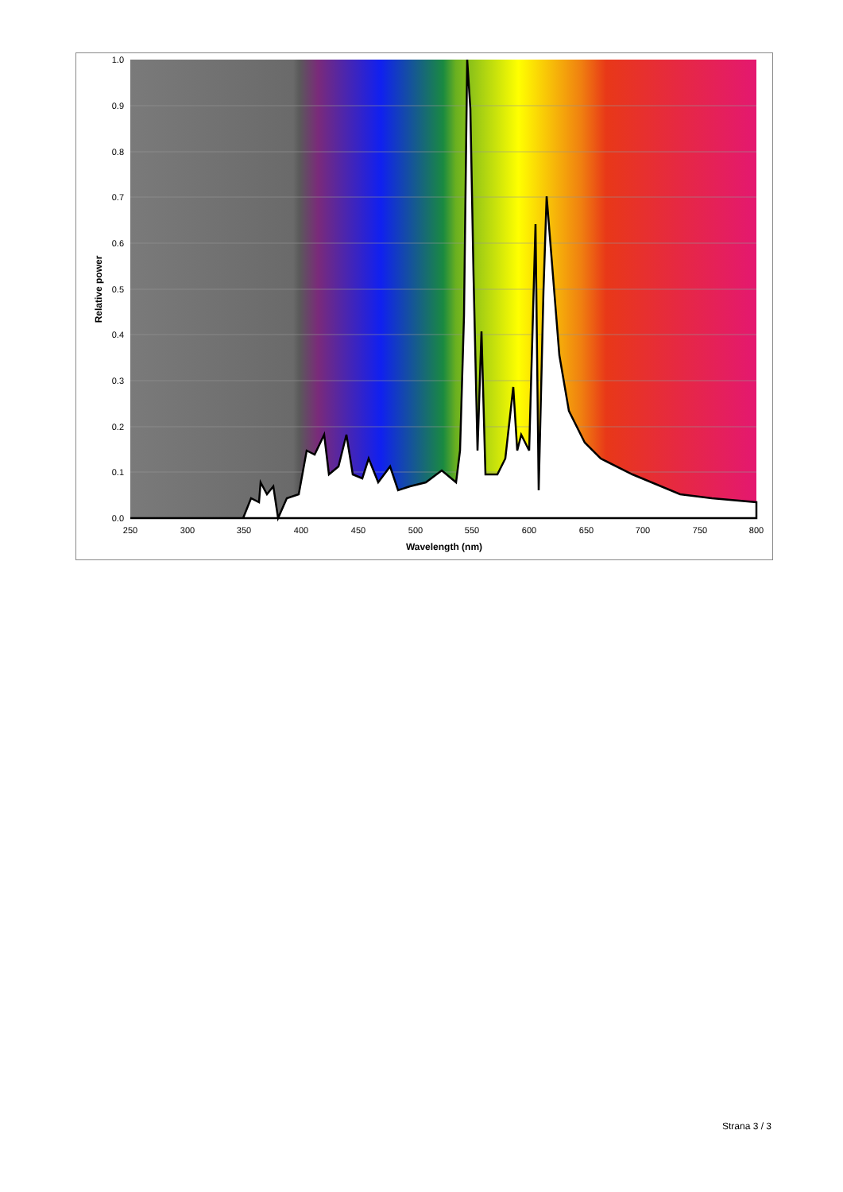0.0
0.1
0.2
0.3
0.4
0.5
0.6
0.7
0.8
0.9
1.0
250
300
350
400
450
500
550
600
650
700
750
800
Wavelength (nm)
Relative power
Strana 3 / 3